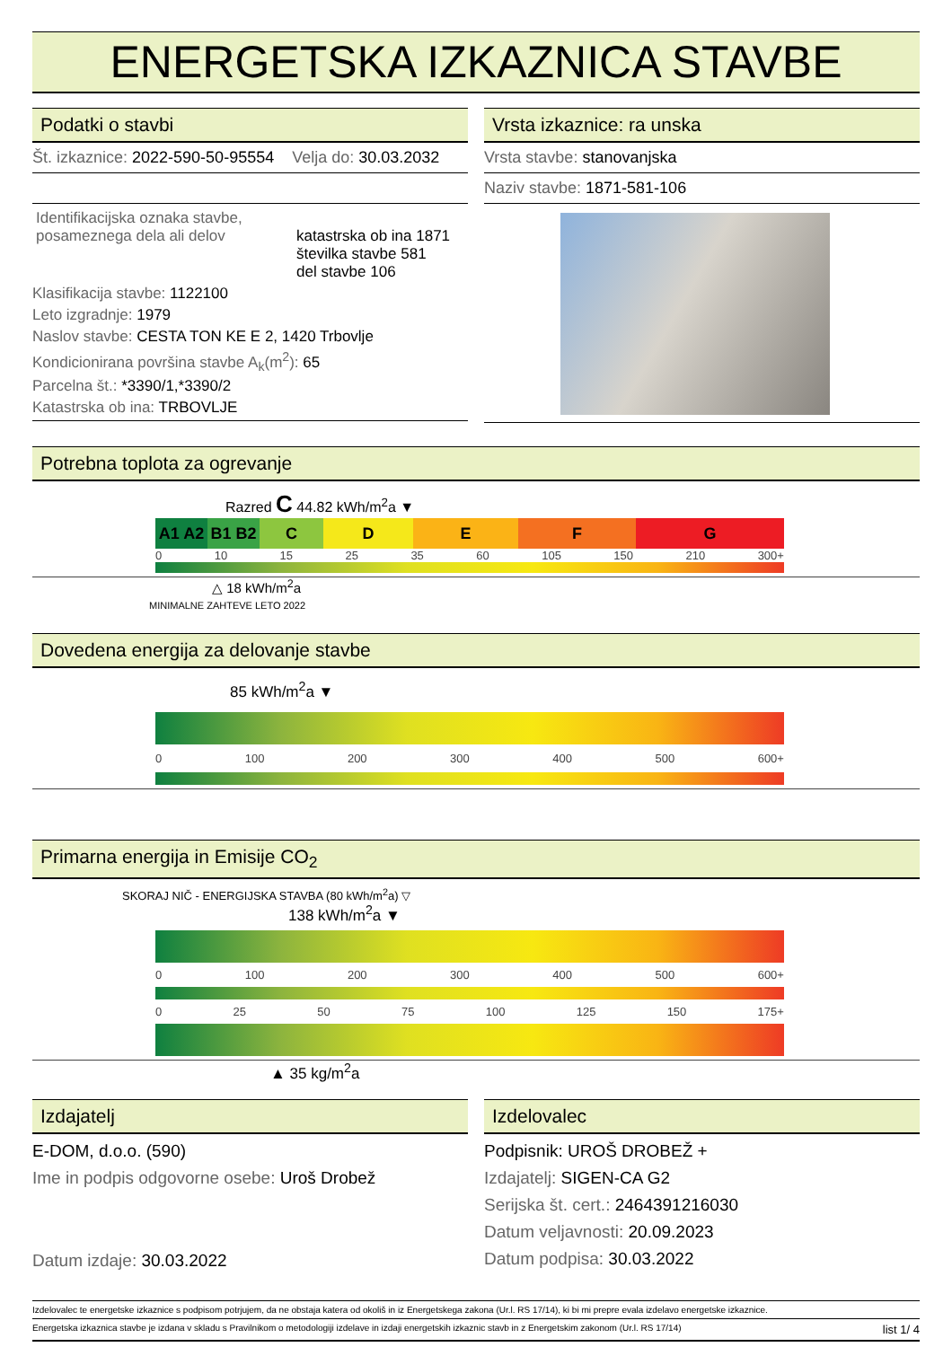ENERGETSKA IZKAZNICA STAVBE
Podatki o stavbi
Št. izkaznice: 2022-590-50-95554 Velja do: 30.03.2032
Identifikacijska oznaka stavbe, posameznega dela ali delov
katastrska ob ina 1871
številka stavbe 581
del stavbe 106
Klasifikacija stavbe: 1122100
Leto izgradnje: 1979
Naslov stavbe: CESTA TON KE E 2, 1420 Trbovlje
Kondicionirana površina stavbe A<sub>k</sub>(m<sup>2</sup>): 65
Parcelna št.: *3390/1,*3390/2
Katastrska ob ina: TRBOVLJE
Vrsta izkaznice: ra unska
Vrsta stavbe: stanovanjska
Naziv stavbe: 1871-581-106
Potrebna toplota za ogrevanje
Razred C 44.82 kWh/m<sup>2</sup>a ▼
A1 A2 B1 B2 C D E F G
0 10 15 25 35 60 105 150 210 300+
△ 18 kWh/m<sup>2</sup>a
MINIMALNE ZAHTEVE LETO 2022
Dovedena energija za delovanje stavbe
85 kWh/m<sup>2</sup>a ▼
0 100 200 300 400 500 600+
Primarna energija in Emisije CO<sub>2</sub>
SKORAJ NIČ - ENERGIJSKA STAVBA (80 kWh/m<sup>2</sup>a) ▽
138 kWh/m<sup>2</sup>a ▼
0 100 200 300 400 500 600+
0 25 50 75 100 125 150 175+
▲ 35 kg/m<sup>2</sup>a
Izdajatelj
E-DOM, d.o.o. (590)
Ime in podpis odgovorne osebe: Uroš Drobež
Datum izdaje: 30.03.2022
Izdelovalec
Podpisnik: UROŠ DROBEŽ +
Izdajatelj: SIGEN-CA G2
Serijska št. cert.: 2464391216030
Datum veljavnosti: 20.09.2023
Datum podpisa: 30.03.2022
Izdelovalec te energetske izkaznice s podpisom potrjujem, da ne obstaja katera od okoliš in iz Energetskega zakona (Ur.l. RS 17/14), ki bi mi prepre evala izdelavo energetske izkaznice.
Energetska izkaznica stavbe je izdana v skladu s Pravilnikom o metodologiji izdelave in izdaji energetskih izkaznic stavb in z Energetskim zakonom (Ur.l. RS 17/14) list 1/ 4